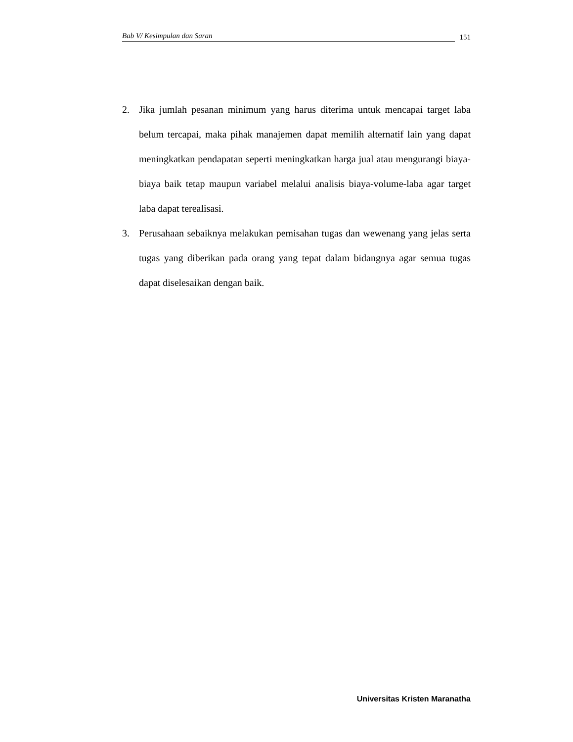Bab V/ Kesimpulan dan Saran 151
2. Jika jumlah pesanan minimum yang harus diterima untuk mencapai target laba belum tercapai, maka pihak manajemen dapat memilih alternatif lain yang dapat meningkatkan pendapatan seperti meningkatkan harga jual atau mengurangi biaya-biaya baik tetap maupun variabel melalui analisis biaya-volume-laba agar target laba dapat terealisasi.
3. Perusahaan sebaiknya melakukan pemisahan tugas dan wewenang yang jelas serta tugas yang diberikan pada orang yang tepat dalam bidangnya agar semua tugas dapat diselesaikan dengan baik.
Universitas Kristen Maranatha